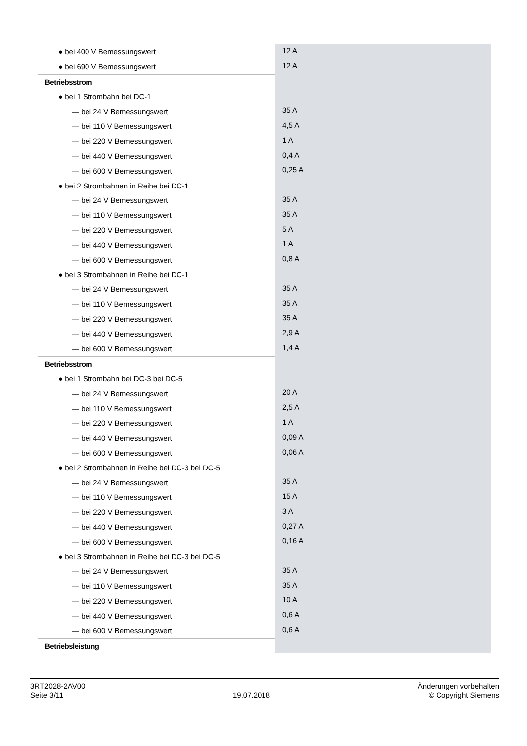| ● bei 400 V Bemessungswert | 12 A |
| ● bei 690 V Bemessungswert | 12 A |
| Betriebsstrom | |
| ● bei 1 Strombahn bei DC-1 | |
| — bei 24 V Bemessungswert | 35 A |
| — bei 110 V Bemessungswert | 4,5 A |
| — bei 220 V Bemessungswert | 1 A |
| — bei 440 V Bemessungswert | 0,4 A |
| — bei 600 V Bemessungswert | 0,25 A |
| ● bei 2 Strombahnen in Reihe bei DC-1 | |
| — bei 24 V Bemessungswert | 35 A |
| — bei 110 V Bemessungswert | 35 A |
| — bei 220 V Bemessungswert | 5 A |
| — bei 440 V Bemessungswert | 1 A |
| — bei 600 V Bemessungswert | 0,8 A |
| ● bei 3 Strombahnen in Reihe bei DC-1 | |
| — bei 24 V Bemessungswert | 35 A |
| — bei 110 V Bemessungswert | 35 A |
| — bei 220 V Bemessungswert | 35 A |
| — bei 440 V Bemessungswert | 2,9 A |
| — bei 600 V Bemessungswert | 1,4 A |
| Betriebsstrom | |
| ● bei 1 Strombahn bei DC-3 bei DC-5 | |
| — bei 24 V Bemessungswert | 20 A |
| — bei 110 V Bemessungswert | 2,5 A |
| — bei 220 V Bemessungswert | 1 A |
| — bei 440 V Bemessungswert | 0,09 A |
| — bei 600 V Bemessungswert | 0,06 A |
| ● bei 2 Strombahnen in Reihe bei DC-3 bei DC-5 | |
| — bei 24 V Bemessungswert | 35 A |
| — bei 110 V Bemessungswert | 15 A |
| — bei 220 V Bemessungswert | 3 A |
| — bei 440 V Bemessungswert | 0,27 A |
| — bei 600 V Bemessungswert | 0,16 A |
| ● bei 3 Strombahnen in Reihe bei DC-3 bei DC-5 | |
| — bei 24 V Bemessungswert | 35 A |
| — bei 110 V Bemessungswert | 35 A |
| — bei 220 V Bemessungswert | 10 A |
| — bei 440 V Bemessungswert | 0,6 A |
| — bei 600 V Bemessungswert | 0,6 A |
| Betriebsleistung | |
3RT2028-2AV00
Seite 3/11
19.07.2018
Änderungen vorbehalten
© Copyright Siemens